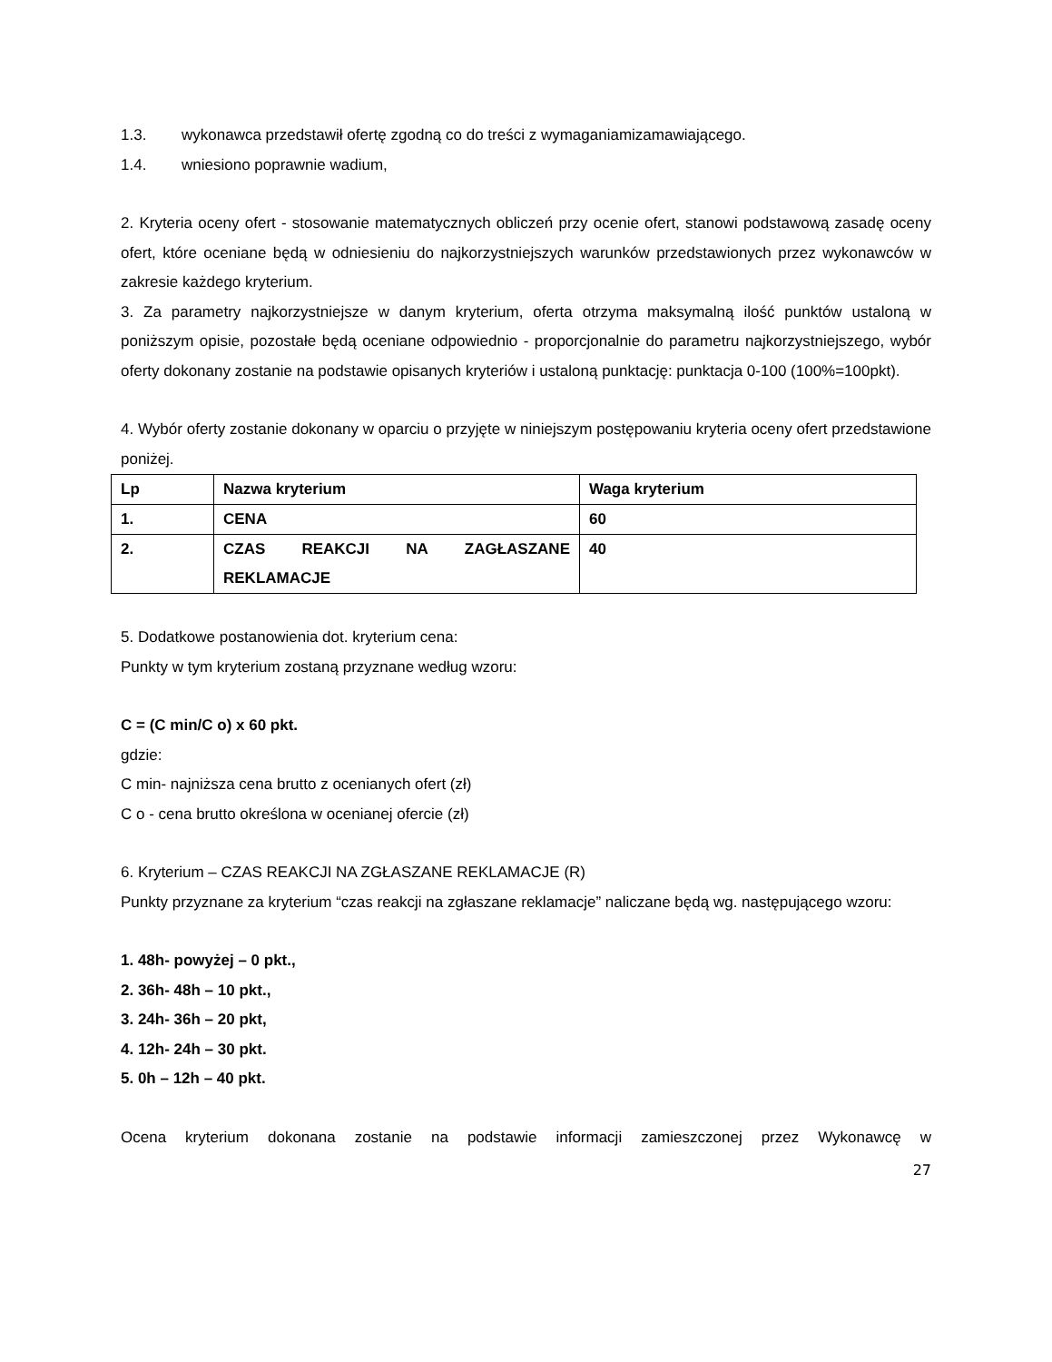1.3. wykonawca przedstawił ofertę zgodną co do treści z wymaganiamizamawiającego.
1.4. wniesiono poprawnie wadium,
2. Kryteria oceny ofert - stosowanie matematycznych obliczeń przy ocenie ofert, stanowi podstawową zasadę oceny ofert, które oceniane będą w odniesieniu do najkorzystniejszych warunków przedstawionych przez wykonawców w zakresie każdego kryterium.
3. Za parametry najkorzystniejsze w danym kryterium, oferta otrzyma maksymalną ilość punktów ustaloną w poniższym opisie, pozostałe będą oceniane odpowiednio - proporcjonalnie do parametru najkorzystniejszego, wybór oferty dokonany zostanie na podstawie opisanych kryteriów i ustaloną punktację: punktacja 0-100 (100%=100pkt).
4. Wybór oferty zostanie dokonany w oparciu o przyjęte w niniejszym postępowaniu kryteria oceny ofert przedstawione poniżej.
| Lp | Nazwa kryterium | Waga kryterium |
| 1. | CENA | 60 |
| 2. | CZAS REAKCJI NA ZAGŁASZANE REKLAMACJE | 40 |
5. Dodatkowe postanowienia dot. kryterium cena:
Punkty w tym kryterium zostaną przyznane według wzoru:
C = (C min/C o) x 60 pkt.
gdzie:
C min- najniższa cena brutto z ocenianych ofert (zł)
C o - cena brutto określona w ocenianej ofercie (zł)
6. Kryterium – CZAS REAKCJI NA ZGŁASZANE REKLAMACJE (R)
Punkty przyznane za kryterium “czas reakcji na zgłaszane reklamacje” naliczane będą wg. następującego wzoru:
1. 48h- powyżej – 0 pkt.,
2. 36h- 48h – 10 pkt.,
3. 24h- 36h – 20 pkt,
4. 12h- 24h – 30 pkt.
5. 0h – 12h – 40 pkt.
Ocena kryterium dokonana zostanie na podstawie informacji zamieszczonej przez Wykonawcę w
27